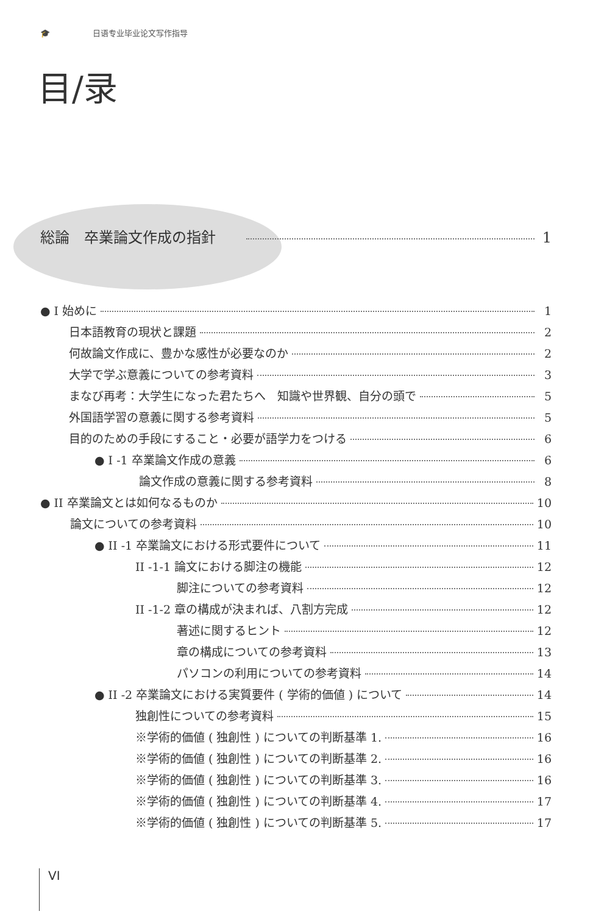🎓 日语专业毕业论文写作指导
目/录
総論　卒業論文作成の指針 1
● I 始めに 1
日本語教育の現状と課題 2
何故論文作成に、豊かな感性が必要なのか 2
大学で学ぶ意義についての参考資料 3
まなび再考：大学生になった君たちへ　知識や世界観、自分の頭で 5
外国語学習の意義に関する参考資料 5
目的のための手段にすること・必要が語学力をつける 6
● I -1 卒業論文作成の意義 6
論文作成の意義に関する参考資料 8
● II 卒業論文とは如何なるものか 10
論文についての参考資料 10
● II -1 卒業論文における形式要件について 11
II -1-1 論文における脚注の機能 12
脚注についての参考資料 12
II -1-2 章の構成が決まれば、八割方完成 12
著述に関するヒント 12
章の構成についての参考資料 13
パソコンの利用についての参考資料 14
● II -2 卒業論文における実質要件 ( 学術的価値 ) について 14
独創性についての参考資料 15
※学術的価値 ( 独創性 ) についての判断基準 1. 16
※学術的価値 ( 独創性 ) についての判断基準 2. 16
※学術的価値 ( 独創性 ) についての判断基準 3. 16
※学術的価値 ( 独創性 ) についての判断基準 4. 17
※学術的価値 ( 独創性 ) についての判断基準 5. 17
VI